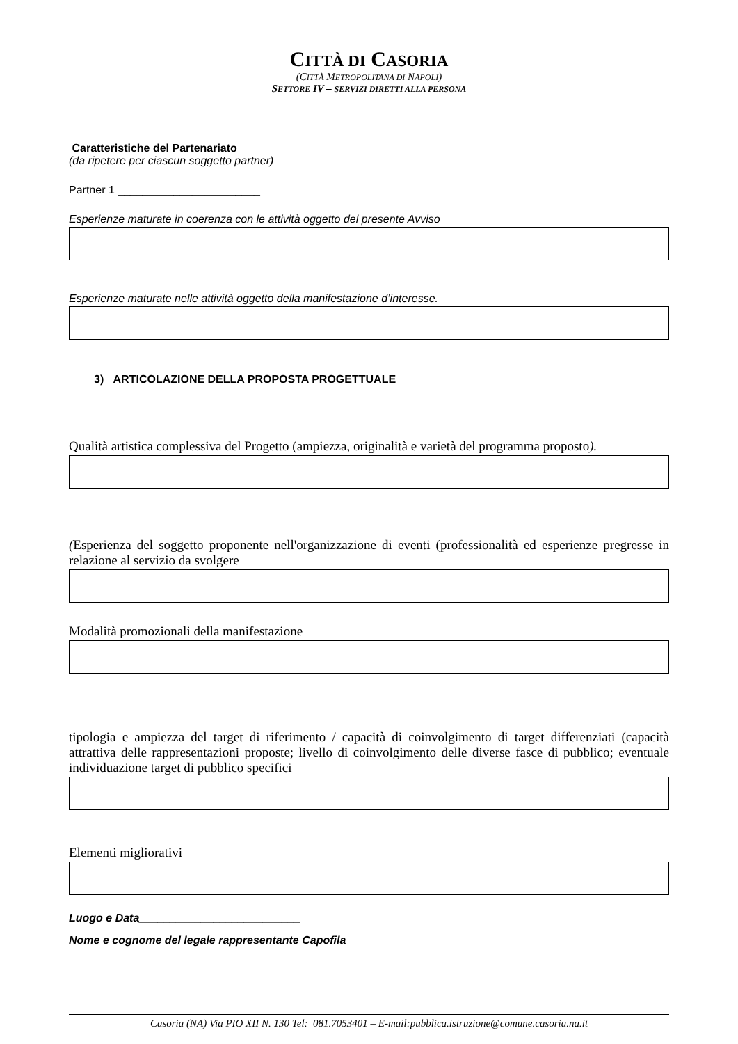CITTÀ DI CASORIA
(CITTÀ METROPOLITANA DI NAPOLI)
SETTORE IV – SERVIZI DIRETTI ALLA PERSONA
Caratteristiche del Partenariato
(da ripetere per ciascun soggetto partner)
Partner 1 _______________________
Esperienze maturate in coerenza con le attività oggetto del presente Avviso
Esperienze maturate nelle attività oggetto della manifestazione d’interesse.
3) ARTICOLAZIONE DELLA PROPOSTA PROGETTUALE
Qualità artistica complessiva del Progetto (ampiezza, originalità e varietà del programma proposto).
(Esperienza del soggetto proponente nell'organizzazione di eventi (professionalità ed esperienze pregresse in relazione al servizio da svolgere
Modalità promozionali della manifestazione
tipologia e ampiezza del target di riferimento / capacità di coinvolgimento di target differenziati (capacità attrattiva delle rappresentazioni proposte; livello di coinvolgimento delle diverse fasce di pubblico; eventuale individuazione target di pubblico specifici
Elementi migliorativi
Luogo e Data__________________________
Nome e cognome del legale rappresentante Capofila
Casoria (NA) Via PIO XII N. 130 Tel: 081.7053401 – E-mail:pubblica.istruzione@comune.casoria.na.it